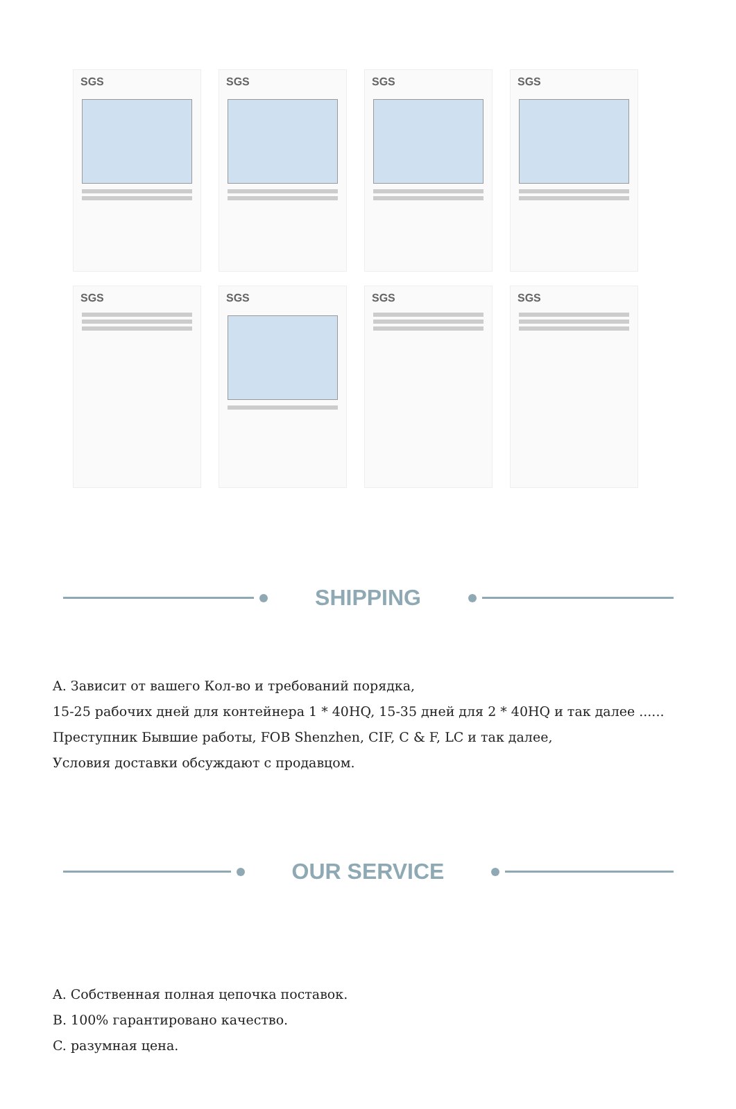SGS
SGS
SGS
SGS
SGS
SGS
SGS
SGS
SHIPPING
A. Зависит от вашего Кол-во и требований порядка,
15-25 рабочих дней для контейнера 1 * 40HQ, 15-35 дней для 2 * 40HQ и так далее ......
Преступник Бывшие работы, FOB Shenzhen, CIF, C & F, LC и так далее,
Условия доставки обсуждают с продавцом.
OUR SERVICE
A. Собственная полная цепочка поставок.
B. 100% гарантировано качество.
C. разумная цена.